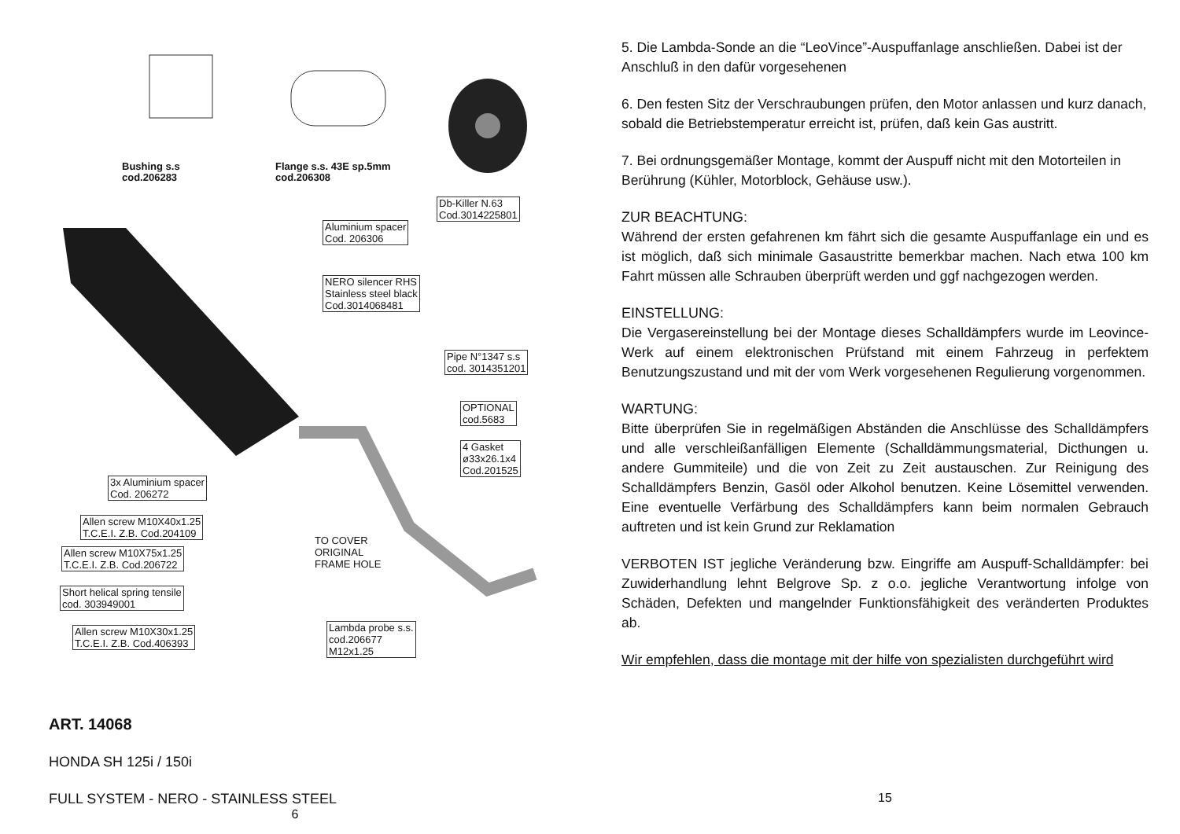Bushing s.s
cod.206283
Flange s.s. 43E sp.5mm
cod.206308
Db-Killer N.63
Cod.3014225801
Aluminium spacer
Cod. 206306
NERO silencer RHS
Stainless steel black
Cod.3014068481
Pipe N°1347 s.s
cod. 3014351201
OPTIONAL
cod.5683
4 Gasket
ø33x26.1x4
Cod.201525
3x Aluminium spacer
Cod. 206272
Allen screw M10X40x1.25
T.C.E.I. Z.B. Cod.204109
TO COVER
ORIGINAL
FRAME HOLE
Allen screw M10X75x1.25
T.C.E.I. Z.B. Cod.206722
Short helical spring tensile
cod. 303949001
Allen screw M10X30x1.25
T.C.E.I. Z.B. Cod.406393
Lambda probe s.s.
cod.206677
M12x1.25
ART. 14068
HONDA SH 125i / 150i
FULL SYSTEM - NERO - STAINLESS STEEL
6
5. Die Lambda-Sonde an die “LeoVince”-Auspuffanlage anschließen. Dabei ist der Anschluß in den dafür vorgesehenen
6. Den festen Sitz der Verschraubungen prüfen, den Motor anlassen und kurz danach, sobald die Betriebstemperatur erreicht ist, prüfen, daß kein Gas austritt.
7. Bei ordnungsgemäßer Montage, kommt der Auspuff nicht mit den Motorteilen in Berührung (Kühler, Motorblock, Gehäuse usw.).
ZUR BEACHTUNG:
Während der ersten gefahrenen km fährt sich die gesamte Auspuffanlage ein und es ist möglich, daß sich minimale Gasaustritte bemerkbar machen. Nach etwa 100 km Fahrt müssen alle Schrauben überprüft werden und ggf nachgezogen werden.
EINSTELLUNG:
Die Vergasereinstellung bei der Montage dieses Schalldämpfers wurde im Leovince-Werk auf einem elektronischen Prüfstand mit einem Fahrzeug in perfektem Benutzungszustand und mit der vom Werk vorgesehenen Regulierung vorgenommen.
WARTUNG:
Bitte überprüfen Sie in regelmäßigen Abständen die Anschlüsse des Schalldämpfers und alle verschleißanfälligen Elemente (Schalldämmungsmaterial, Dicthungen u. andere Gummiteile) und die von Zeit zu Zeit austauschen. Zur Reinigung des Schalldämpfers Benzin, Gasöl oder Alkohol benutzen. Keine Lösemittel verwenden. Eine eventuelle Verfärbung des Schalldämpfers kann beim normalen Gebrauch auftreten und ist kein Grund zur Reklamation
VERBOTEN IST jegliche Veränderung bzw. Eingriffe am Auspuff-Schalldämpfer: bei Zuwiderhandlung lehnt Belgrove Sp. z o.o. jegliche Verantwortung infolge von Schäden, Defekten und mangelnder Funktionsfähigkeit des veränderten Produktes ab.
Wir empfehlen, dass die montage mit der hilfe von spezialisten durchgeführt wird
15